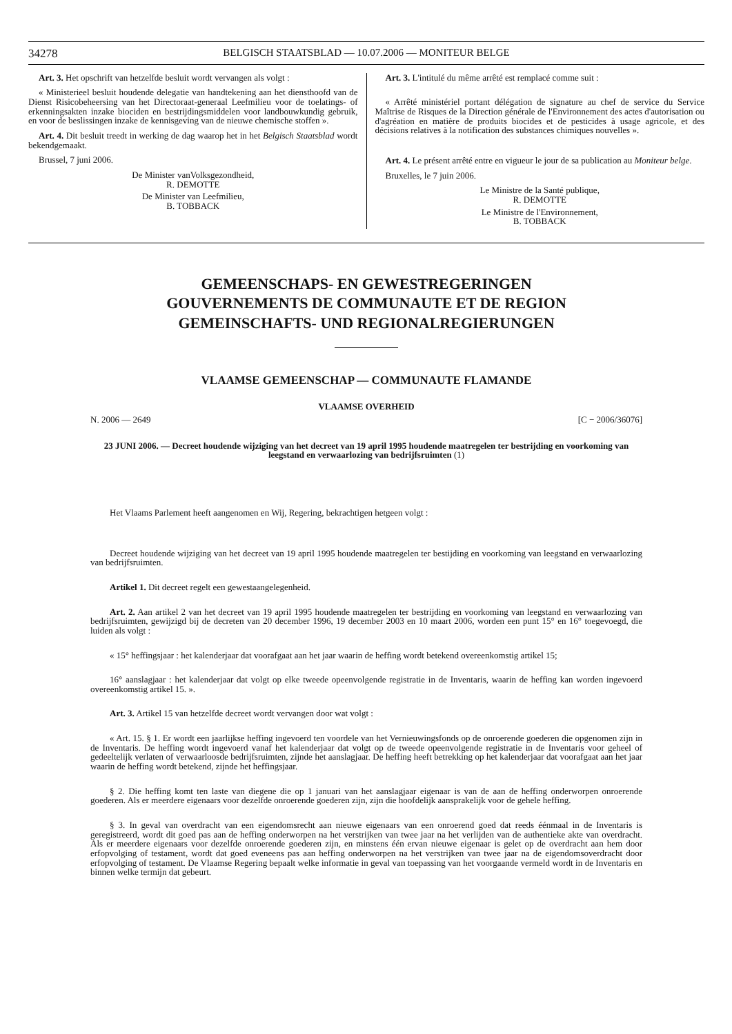34278 BELGISCH STAATSBLAD — 10.07.2006 — MONITEUR BELGE
Art. 3. Het opschrift van hetzelfde besluit wordt vervangen als volgt :
« Ministerieel besluit houdende delegatie van handtekening aan het diensthoofd van de Dienst Risicobeheersing van het Directoraat-generaal Leefmilieu voor de toelatings- of erkenningsakten inzake biociden en bestrijdingsmiddelen voor landbouwkundig gebruik, en voor de beslissingen inzake de kennisgeving van de nieuwe chemische stoffen ».
Art. 4. Dit besluit treedt in werking de dag waarop het in het Belgisch Staatsblad wordt bekendgemaakt.
Brussel, 7 juni 2006.
De Minister vanVolksgezondheid,
R. DEMOTTE
De Minister van Leefmilieu,
B. TOBBACK
Art. 3. L'intitulé du même arrêté est remplacé comme suit :
« Arrêté ministériel portant délégation de signature au chef de service du Service Maîtrise de Risques de la Direction générale de l'Environnement des actes d'autorisation ou d'agréation en matière de produits biocides et de pesticides à usage agricole, et des décisions relatives à la notification des substances chimiques nouvelles ».
Art. 4. Le présent arrêté entre en vigueur le jour de sa publication au Moniteur belge.
Bruxelles, le 7 juin 2006.
Le Ministre de la Santé publique,
R. DEMOTTE
Le Ministre de l'Environnement,
B. TOBBACK
GEMEENSCHAPS- EN GEWESTREGERINGEN
GOUVERNEMENTS DE COMMUNAUTE ET DE REGION
GEMEINSCHAFTS- UND REGIONALREGIERUNGEN
VLAAMSE GEMEENSCHAP — COMMUNAUTE FLAMANDE
VLAAMSE OVERHEID
N. 2006 — 2649 [C − 2006/36076]
23 JUNI 2006. — Decreet houdende wijziging van het decreet van 19 april 1995 houdende maatregelen ter bestrijding en voorkoming van leegstand en verwaarlozing van bedrijfsruimten (1)
Het Vlaams Parlement heeft aangenomen en Wij, Regering, bekrachtigen hetgeen volgt :
Decreet houdende wijziging van het decreet van 19 april 1995 houdende maatregelen ter bestijding en voorkoming van leegstand en verwaarlozing van bedrijfsruimten.
Artikel 1. Dit decreet regelt een gewestaangelegenheid.
Art. 2. Aan artikel 2 van het decreet van 19 april 1995 houdende maatregelen ter bestrijding en voorkoming van leegstand en verwaarlozing van bedrijfsruimten, gewijzigd bij de decreten van 20 december 1996, 19 december 2003 en 10 maart 2006, worden een punt 15° en 16° toegevoegd, die luiden als volgt :
« 15° heffingsjaar : het kalenderjaar dat voorafgaat aan het jaar waarin de heffing wordt betekend overeenkomstig artikel 15;
16° aanslagjaar : het kalenderjaar dat volgt op elke tweede opeenvolgende registratie in de Inventaris, waarin de heffing kan worden ingevoerd overeenkomstig artikel 15. ».
Art. 3. Artikel 15 van hetzelfde decreet wordt vervangen door wat volgt :
« Art. 15. § 1. Er wordt een jaarlijkse heffing ingevoerd ten voordele van het Vernieuwingsfonds op de onroerende goederen die opgenomen zijn in de Inventaris. De heffing wordt ingevoerd vanaf het kalenderjaar dat volgt op de tweede opeenvolgende registratie in de Inventaris voor geheel of gedeeltelijk verlaten of verwaarloosde bedrijfsruimten, zijnde het aanslagjaar. De heffing heeft betrekking op het kalenderjaar dat voorafgaat aan het jaar waarin de heffing wordt betekend, zijnde het heffingsjaar.
§ 2. Die heffing komt ten laste van diegene die op 1 januari van het aanslagjaar eigenaar is van de aan de heffing onderworpen onroerende goederen. Als er meerdere eigenaars voor dezelfde onroerende goederen zijn, zijn die hoofdelijk aansprakelijk voor de gehele heffing.
§ 3. In geval van overdracht van een eigendomsrecht aan nieuwe eigenaars van een onroerend goed dat reeds éénmaal in de Inventaris is geregistreerd, wordt dit goed pas aan de heffing onderworpen na het verstrijken van twee jaar na het verlijden van de authentieke akte van overdracht. Als er meerdere eigenaars voor dezelfde onroerende goederen zijn, en minstens één ervan nieuwe eigenaar is gelet op de overdracht aan hem door erfopvolging of testament, wordt dat goed eveneens pas aan heffing onderworpen na het verstrijken van twee jaar na de eigendomsoverdracht door erfopvolging of testament. De Vlaamse Regering bepaalt welke informatie in geval van toepassing van het voorgaande vermeld wordt in de Inventaris en binnen welke termijn dat gebeurt.